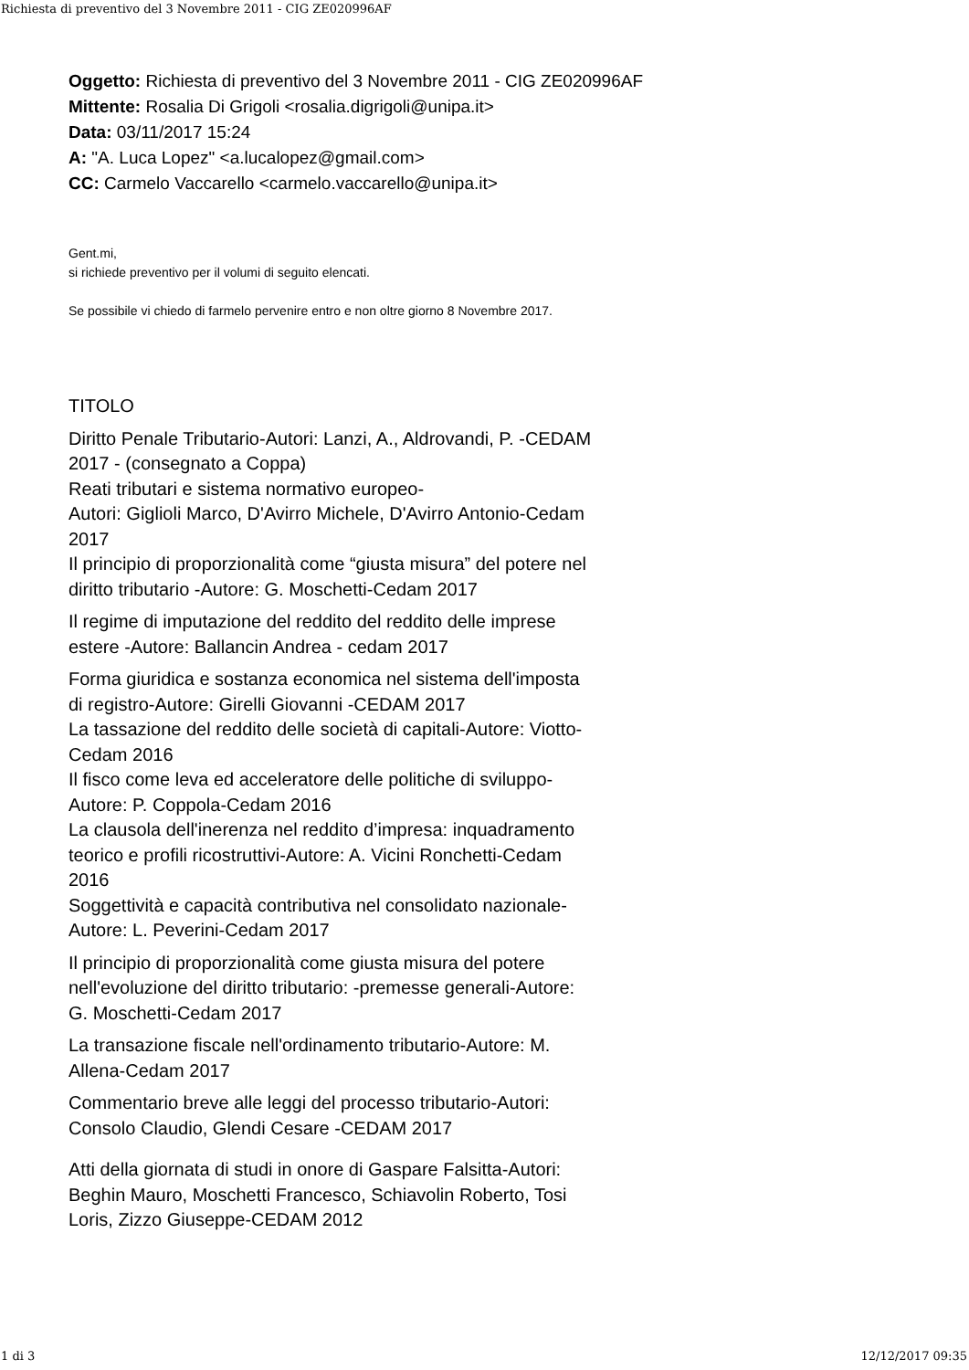Richiesta di preventivo del 3 Novembre 2011 - CIG ZE020996AF
Oggetto: Richiesta di preventivo del 3 Novembre 2011 - CIG ZE020996AF
Mittente: Rosalia Di Grigoli <rosalia.digrigoli@unipa.it>
Data: 03/11/2017 15:24
A: "A. Luca Lopez" <a.lucalopez@gmail.com>
CC: Carmelo Vaccarello <carmelo.vaccarello@unipa.it>
Gent.mi,
si richiede preventivo per il volumi di seguito elencati.
Se possibile vi chiedo di farmelo pervenire entro e non oltre giorno 8 Novembre 2017.
TITOLO
Diritto Penale Tributario-Autori: Lanzi, A., Aldrovandi, P. -CEDAM 2017 - (consegnato a Coppa)
Reati tributari e sistema normativo europeo-
Autori: Giglioli Marco, D'Avirro Michele, D'Avirro Antonio-Cedam 2017
Il principio di proporzionalità come “giusta misura” del potere nel diritto tributario -Autore: G. Moschetti-Cedam 2017
Il regime di imputazione del reddito del reddito delle imprese estere -Autore: Ballancin Andrea - cedam 2017
Forma giuridica e sostanza economica nel sistema dell'imposta di registro-Autore: Girelli Giovanni -CEDAM 2017
La tassazione del reddito delle società di capitali-Autore: Viotto-Cedam 2016
Il fisco come leva ed acceleratore delle politiche di sviluppo-Autore: P. Coppola-Cedam 2016
La clausola dell'inerenza nel reddito d’impresa: inquadramento teorico e profili ricostruttivi-Autore: A. Vicini Ronchetti-Cedam 2016
Soggettività e capacità contributiva nel consolidato nazionale-Autore: L. Peverini-Cedam 2017
Il principio di proporzionalità come giusta misura del potere nell'evoluzione del diritto tributario: -premesse generali-Autore: G. Moschetti-Cedam 2017
La transazione fiscale nell'ordinamento tributario-Autore: M. Allena-Cedam 2017
Commentario breve alle leggi del processo tributario-Autori: Consolo Claudio, Glendi Cesare -CEDAM 2017
Atti della giornata di studi in onore di Gaspare Falsitta-Autori: Beghin Mauro, Moschetti Francesco, Schiavolin Roberto, Tosi Loris, Zizzo Giuseppe-CEDAM 2012
1 di 3 12/12/2017 09:35